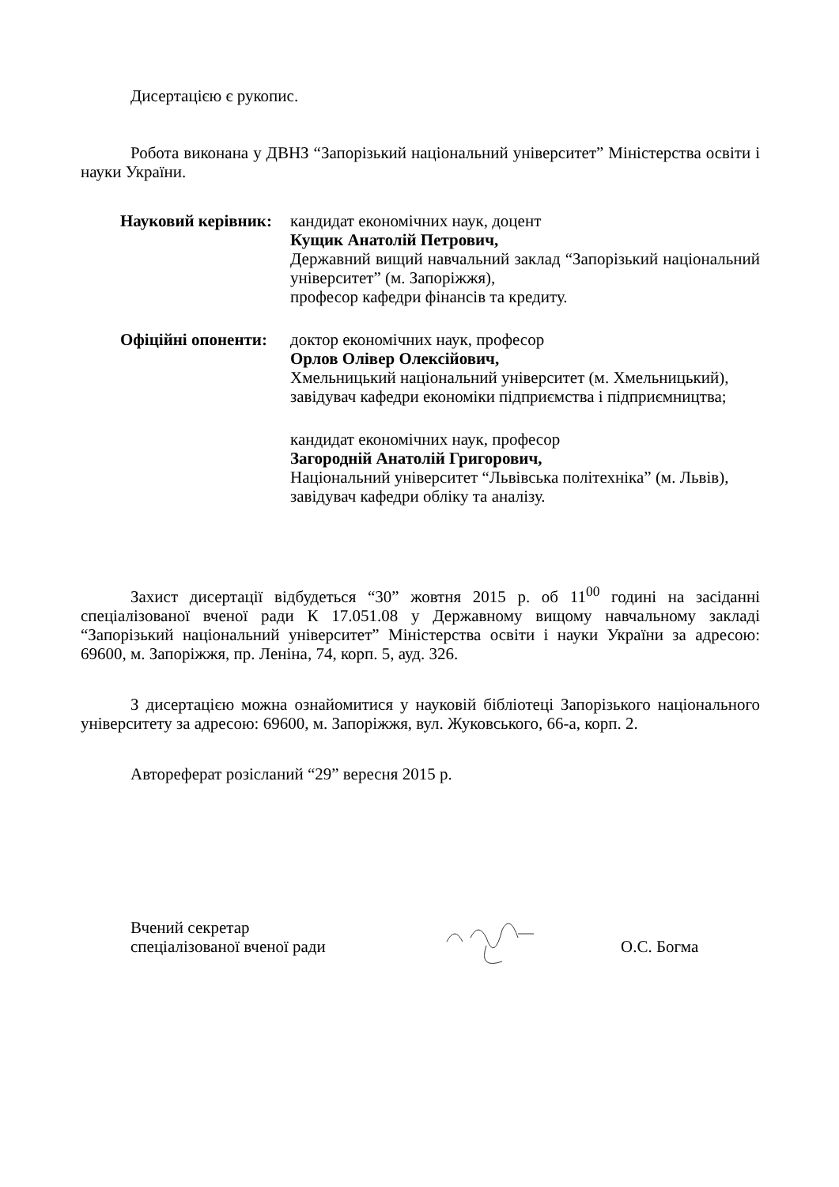Дисертацією є рукопис.
Робота виконана у ДВНЗ “Запорізький національний університет” Міністерства освіти і науки України.
Науковий керівник: кандидат економічних наук, доцент
Кущик Анатолій Петрович,
Державний вищий навчальний заклад “Запорізький національний університет” (м. Запоріжжя),
професор кафедри фінансів та кредиту.
Офіційні опоненти: доктор економічних наук, професор
Орлов Олівер Олексійович,
Хмельницький національний університет (м. Хмельницький),
завідувач кафедри економіки підприємства і підприємництва;
кандидат економічних наук, професор
Загородній Анатолій Григорович,
Національний університет “Львівська політехніка” (м. Львів),
завідувач кафедри обліку та аналізу.
Захист дисертації відбудеться “30” жовтня 2015 р. об 11<sup>00</sup> годині на засіданні спеціалізованої вченої ради К 17.051.08 у Державному вищому навчальному закладі “Запорізький національний університет” Міністерства освіти і науки України за адресою: 69600, м. Запоріжжя, пр. Леніна, 74, корп. 5, ауд. 326.
З дисертацією можна ознайомитися у науковій бібліотеці Запорізького національного університету за адресою: 69600, м. Запоріжжя, вул. Жуковського, 66-а, корп. 2.
Автореферат розісланий “29” вересня 2015 р.
Вчений секретар
спеціалізованої вченої ради
О.С. Богма